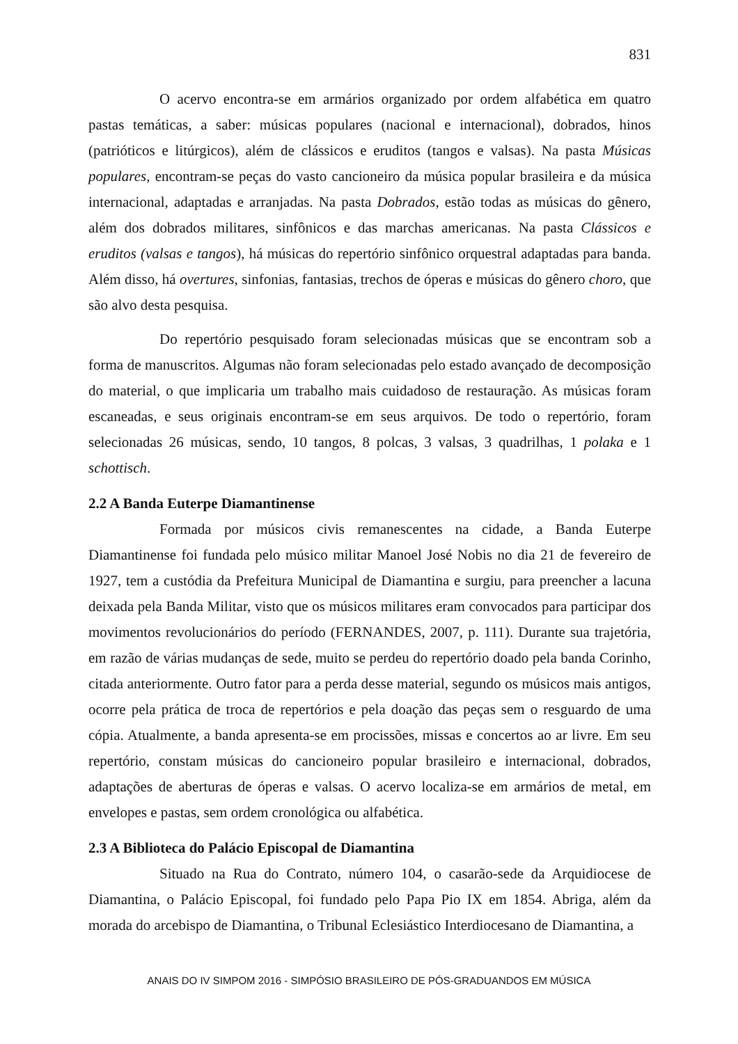831
O acervo encontra-se em armários organizado por ordem alfabética em quatro pastas temáticas, a saber: músicas populares (nacional e internacional), dobrados, hinos (patrióticos e litúrgicos), além de clássicos e eruditos (tangos e valsas). Na pasta Músicas populares, encontram-se peças do vasto cancioneiro da música popular brasileira e da música internacional, adaptadas e arranjadas. Na pasta Dobrados, estão todas as músicas do gênero, além dos dobrados militares, sinfônicos e das marchas americanas. Na pasta Clássicos e eruditos (valsas e tangos), há músicas do repertório sinfônico orquestral adaptadas para banda. Além disso, há overtures, sinfonias, fantasias, trechos de óperas e músicas do gênero choro, que são alvo desta pesquisa.
Do repertório pesquisado foram selecionadas músicas que se encontram sob a forma de manuscritos. Algumas não foram selecionadas pelo estado avançado de decomposição do material, o que implicaria um trabalho mais cuidadoso de restauração. As músicas foram escaneadas, e seus originais encontram-se em seus arquivos. De todo o repertório, foram selecionadas 26 músicas, sendo, 10 tangos, 8 polcas, 3 valsas, 3 quadrilhas, 1 polaka e 1 schottisch.
2.2 A Banda Euterpe Diamantinense
Formada por músicos civis remanescentes na cidade, a Banda Euterpe Diamantinense foi fundada pelo músico militar Manoel José Nobis no dia 21 de fevereiro de 1927, tem a custódia da Prefeitura Municipal de Diamantina e surgiu, para preencher a lacuna deixada pela Banda Militar, visto que os músicos militares eram convocados para participar dos movimentos revolucionários do período (FERNANDES, 2007, p. 111). Durante sua trajetória, em razão de várias mudanças de sede, muito se perdeu do repertório doado pela banda Corinho, citada anteriormente. Outro fator para a perda desse material, segundo os músicos mais antigos, ocorre pela prática de troca de repertórios e pela doação das peças sem o resguardo de uma cópia. Atualmente, a banda apresenta-se em procissões, missas e concertos ao ar livre. Em seu repertório, constam músicas do cancioneiro popular brasileiro e internacional, dobrados, adaptações de aberturas de óperas e valsas. O acervo localiza-se em armários de metal, em envelopes e pastas, sem ordem cronológica ou alfabética.
2.3 A Biblioteca do Palácio Episcopal de Diamantina
Situado na Rua do Contrato, número 104, o casarão-sede da Arquidiocese de Diamantina, o Palácio Episcopal, foi fundado pelo Papa Pio IX em 1854. Abriga, além da morada do arcebispo de Diamantina, o Tribunal Eclesiástico Interdiocesano de Diamantina, a
ANAIS DO IV SIMPOM 2016 - SIMPÓSIO BRASILEIRO DE PÓS-GRADUANDOS EM MÚSICA